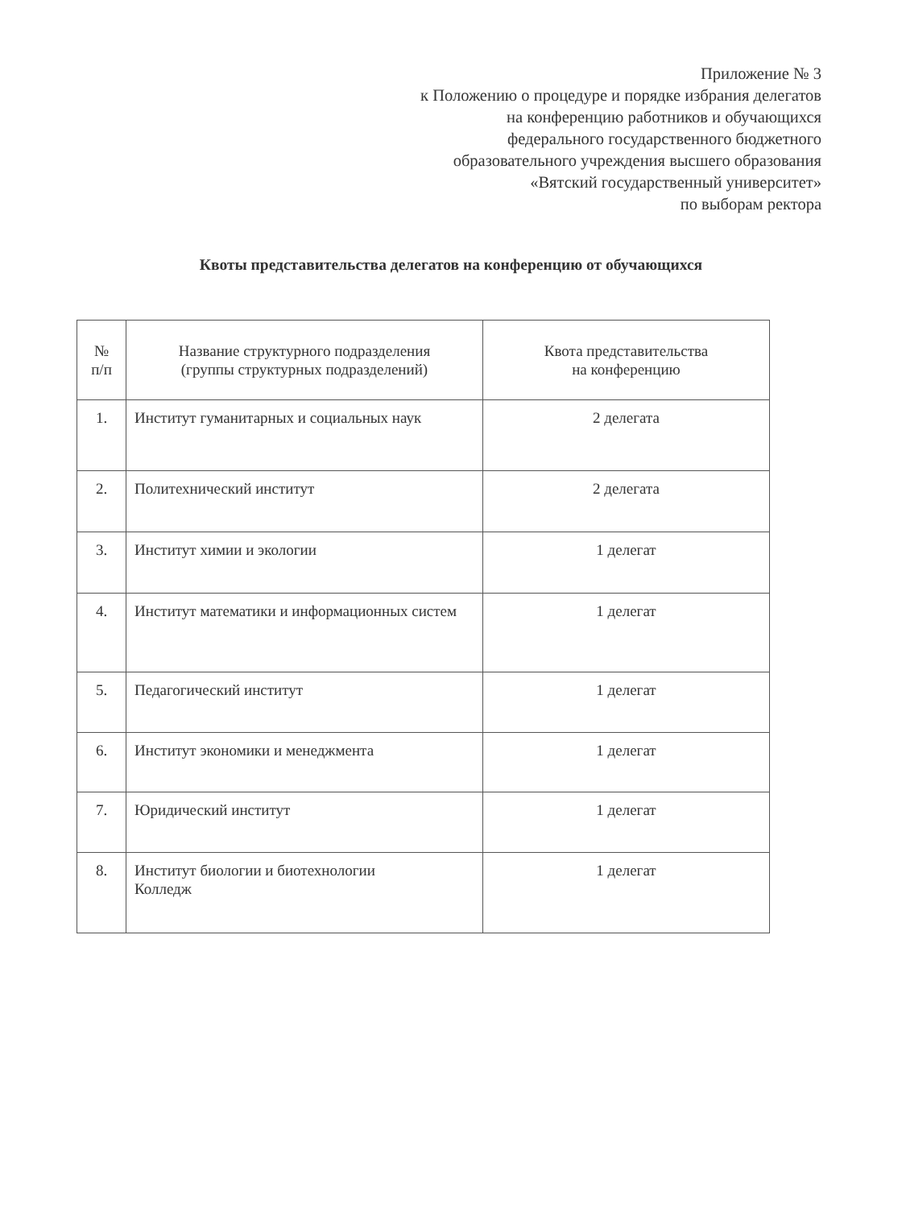Приложение № 3
к Положению о процедуре и порядке избрания делегатов
на конференцию работников и обучающихся
федерального государственного бюджетного
образовательного учреждения высшего образования
«Вятский государственный университет»
по выборам ректора
Квоты представительства делегатов на конференцию от обучающихся
| № п/п | Название структурного подразделения (группы структурных подразделений) | Квота представительства на конференцию |
| --- | --- | --- |
| 1. | Институт гуманитарных и социальных наук | 2 делегата |
| 2. | Политехнический институт | 2 делегата |
| 3. | Институт химии и экологии | 1 делегат |
| 4. | Институт математики и информационных систем | 1 делегат |
| 5. | Педагогический институт | 1 делегат |
| 6. | Институт экономики и менеджмента | 1 делегат |
| 7. | Юридический институт | 1 делегат |
| 8. | Институт биологии и биотехнологии Колледж | 1 делегат |